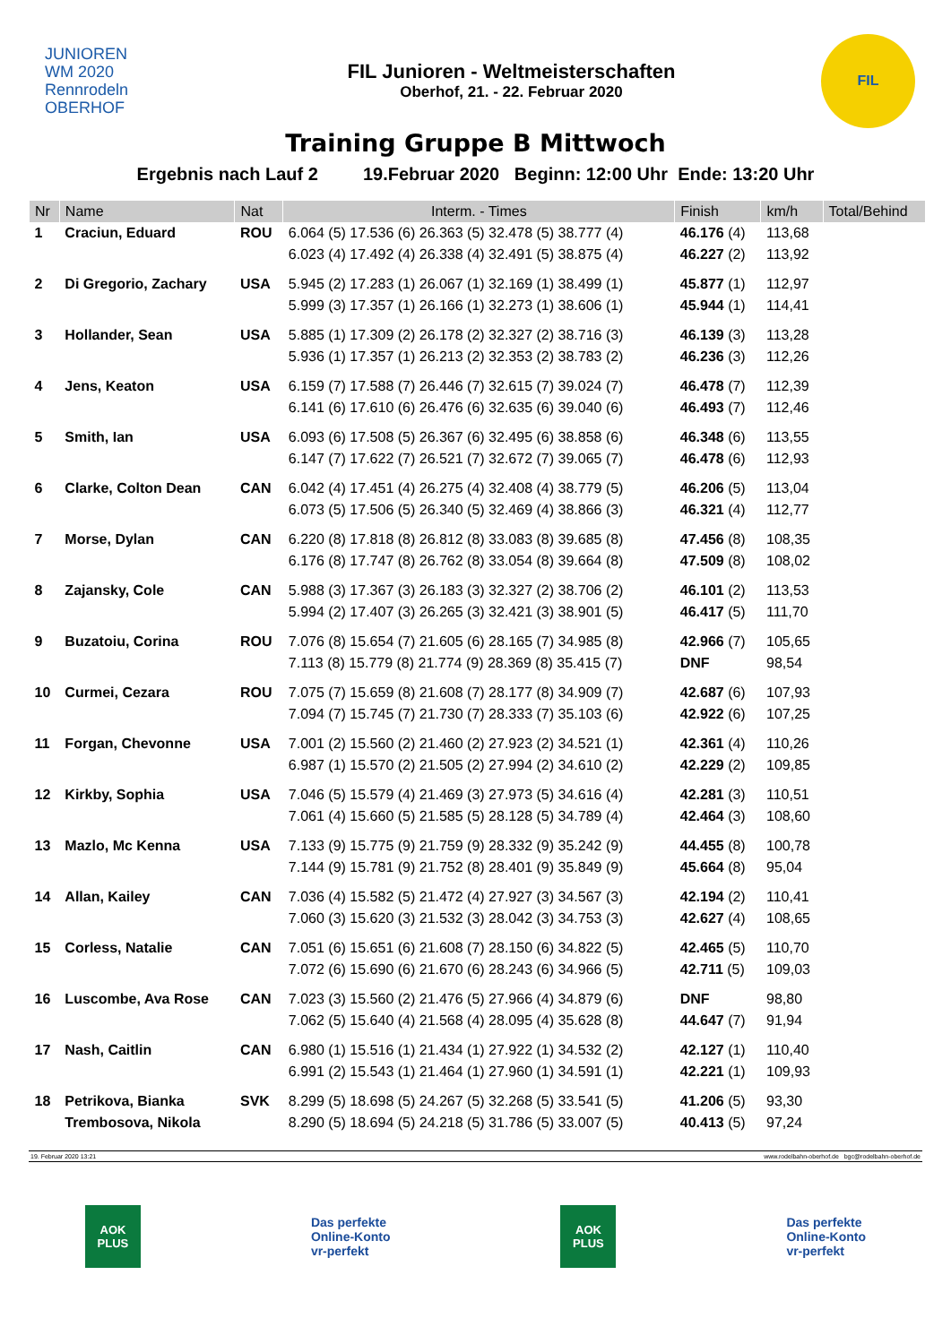JUNIOREN
WM 2020
Rennrodeln
OBERHOF
FIL Junioren - Weltmeisterschaften
Oberhof, 21. - 22. Februar 2020
FIL
Training Gruppe B Mittwoch
Ergebnis nach Lauf 2 19.Februar 2020 Beginn: 12:00 Uhr Ende: 13:20 Uhr
| Nr | Name | Nat | Interm. - Times | Finish | km/h | Total/Behind |
| --- | --- | --- | --- | --- | --- | --- |
| 1 | Craciun, Eduard | ROU | 6.064 (5) 17.536 (6) 26.363 (5) 32.478 (5) 38.777 (4) 6.023 (4) 17.492 (4) 26.338 (4) 32.491 (5) 38.875 (4) | 46.176 (4) 46.227 (2) | 113,68 113,92 | |
| 2 | Di Gregorio, Zachary | USA | 5.945 (2) 17.283 (1) 26.067 (1) 32.169 (1) 38.499 (1) 5.999 (3) 17.357 (1) 26.166 (1) 32.273 (1) 38.606 (1) | 45.877 (1) 45.944 (1) | 112,97 114,41 | |
| 3 | Hollander, Sean | USA | 5.885 (1) 17.309 (2) 26.178 (2) 32.327 (2) 38.716 (3) 5.936 (1) 17.357 (1) 26.213 (2) 32.353 (2) 38.783 (2) | 46.139 (3) 46.236 (3) | 113,28 112,26 | |
| 4 | Jens, Keaton | USA | 6.159 (7) 17.588 (7) 26.446 (7) 32.615 (7) 39.024 (7) 6.141 (6) 17.610 (6) 26.476 (6) 32.635 (6) 39.040 (6) | 46.478 (7) 46.493 (7) | 112,39 112,46 | |
| 5 | Smith, Ian | USA | 6.093 (6) 17.508 (5) 26.367 (6) 32.495 (6) 38.858 (6) 6.147 (7) 17.622 (7) 26.521 (7) 32.672 (7) 39.065 (7) | 46.348 (6) 46.478 (6) | 113,55 112,93 | |
| 6 | Clarke, Colton Dean | CAN | 6.042 (4) 17.451 (4) 26.275 (4) 32.408 (4) 38.779 (5) 6.073 (5) 17.506 (5) 26.340 (5) 32.469 (4) 38.866 (3) | 46.206 (5) 46.321 (4) | 113,04 112,77 | |
| 7 | Morse, Dylan | CAN | 6.220 (8) 17.818 (8) 26.812 (8) 33.083 (8) 39.685 (8) 6.176 (8) 17.747 (8) 26.762 (8) 33.054 (8) 39.664 (8) | 47.456 (8) 47.509 (8) | 108,35 108,02 | |
| 8 | Zajansky, Cole | CAN | 5.988 (3) 17.367 (3) 26.183 (3) 32.327 (2) 38.706 (2) 5.994 (2) 17.407 (3) 26.265 (3) 32.421 (3) 38.901 (5) | 46.101 (2) 46.417 (5) | 113,53 111,70 | |
| 9 | Buzatoiu, Corina | ROU | 7.076 (8) 15.654 (7) 21.605 (6) 28.165 (7) 34.985 (8) 7.113 (8) 15.779 (8) 21.774 (9) 28.369 (8) 35.415 (7) | 42.966 (7) DNF | 105,65 98,54 | |
| 10 | Curmei, Cezara | ROU | 7.075 (7) 15.659 (8) 21.608 (7) 28.177 (8) 34.909 (7) 7.094 (7) 15.745 (7) 21.730 (7) 28.333 (7) 35.103 (6) | 42.687 (6) 42.922 (6) | 107,93 107,25 | |
| 11 | Forgan, Chevonne | USA | 7.001 (2) 15.560 (2) 21.460 (2) 27.923 (2) 34.521 (1) 6.987 (1) 15.570 (2) 21.505 (2) 27.994 (2) 34.610 (2) | 42.361 (4) 42.229 (2) | 110,26 109,85 | |
| 12 | Kirkby, Sophia | USA | 7.046 (5) 15.579 (4) 21.469 (3) 27.973 (5) 34.616 (4) 7.061 (4) 15.660 (5) 21.585 (5) 28.128 (5) 34.789 (4) | 42.281 (3) 42.464 (3) | 110,51 108,60 | |
| 13 | Mazlo, Mc Kenna | USA | 7.133 (9) 15.775 (9) 21.759 (9) 28.332 (9) 35.242 (9) 7.144 (9) 15.781 (9) 21.752 (8) 28.401 (9) 35.849 (9) | 44.455 (8) 45.664 (8) | 100,78 95,04 | |
| 14 | Allan, Kailey | CAN | 7.036 (4) 15.582 (5) 21.472 (4) 27.927 (3) 34.567 (3) 7.060 (3) 15.620 (3) 21.532 (3) 28.042 (3) 34.753 (3) | 42.194 (2) 42.627 (4) | 110,41 108,65 | |
| 15 | Corless, Natalie | CAN | 7.051 (6) 15.651 (6) 21.608 (7) 28.150 (6) 34.822 (5) 7.072 (6) 15.690 (6) 21.670 (6) 28.243 (6) 34.966 (5) | 42.465 (5) 42.711 (5) | 110,70 109,03 | |
| 16 | Luscombe, Ava Rose | CAN | 7.023 (3) 15.560 (2) 21.476 (5) 27.966 (4) 34.879 (6) 7.062 (5) 15.640 (4) 21.568 (4) 28.095 (4) 35.628 (8) | DNF 44.647 (7) | 98,80 91,94 | |
| 17 | Nash, Caitlin | CAN | 6.980 (1) 15.516 (1) 21.434 (1) 27.922 (1) 34.532 (2) 6.991 (2) 15.543 (1) 21.464 (1) 27.960 (1) 34.591 (1) | 42.127 (1) 42.221 (1) | 110,40 109,93 | |
| 18 | Petrikova, Bianka Trembosova, Nikola | SVK | 8.299 (5) 18.698 (5) 24.267 (5) 32.268 (5) 33.541 (5) 8.290 (5) 18.694 (5) 24.218 (5) 31.786 (5) 33.007 (5) | 41.206 (5) 40.413 (5) | 93,30 97,24 | |
19. Februar 2020 13:21 www.rodelbahn-oberhof.de bgc@rodelbahn-oberhof.de
AOK
PLUS
Das perfekte
Online-Konto
vr-perfekt
AOK
PLUS
Das perfekte
Online-Konto
vr-perfekt